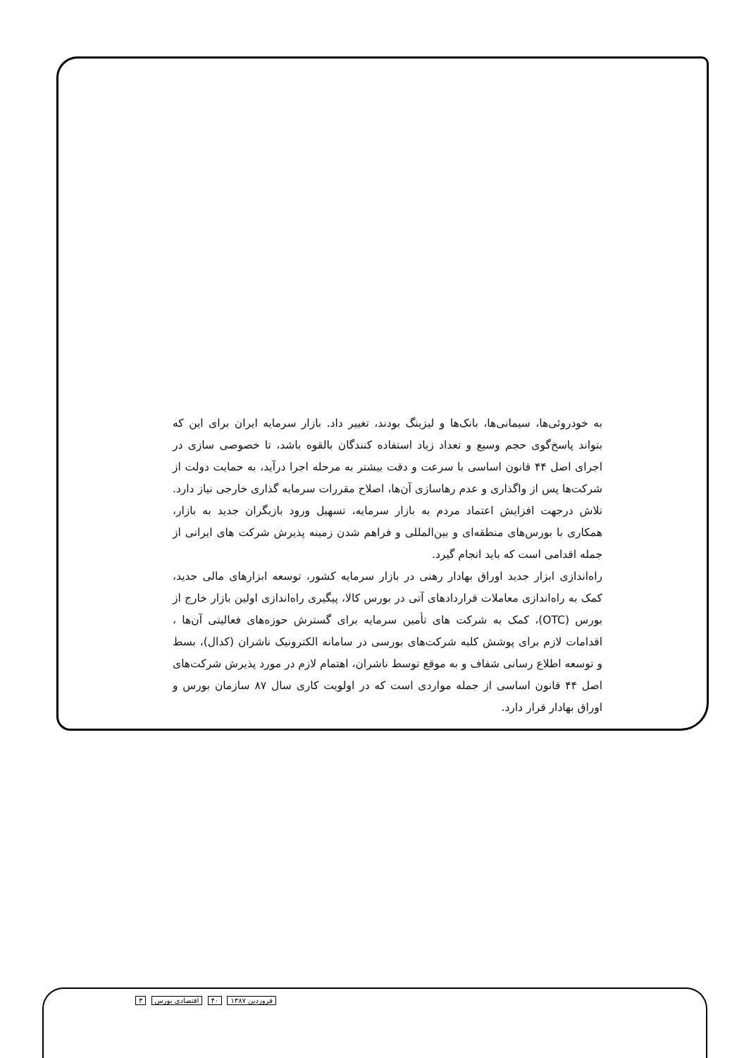به خودروئی‌ها، سیمانی‌ها، بانک‌ها و لیزینگ بودند، تغییر داد. بازار سرمایه ایران برای این که بتواند پاسخ‌گوی حجم وسیع و تعداد زیاد استفاده کنندگان بالقوه باشد، تا خصوصی سازی در اجرای اصل ۴۴ قانون اساسی با سرعت و دقت بیشتر به مرحله اجرا درآید، به حمایت دولت از شرکت‌ها پس از واگذاری و عدم رهاسازی آن‌ها، اصلاح مقررات سرمایه گذاری خارجی نیاز دارد. تلاش درجهت افزایش اعتماد مردم به بازار سرمایه، تسهیل ورود بازیگران جدید به بازار، همکاری با بورس‌های منطقه‌ای و بین‌المللی و فراهم شدن زمینه پذیرش شرکت های ایرانی از جمله اقدامی است که باید انجام گیرد.
راه‌اندازی ابزار جدید اوراق بهادار رهنی در بازار سرمایه کشور، توسعه ابزارهای مالی جدید، کمک به راه‌اندازی معاملات قراردادهای آتی در بورس کالا، پیگیری راه‌اندازی اولین بازار خارج از بورس (OTC)، کمک به شرکت های تأمین سرمایه برای گسترش حوزه‌های فعالیتی آن‌ها ، اقدامات لازم برای پوشش کلیه شرکت‌های بورسی در سامانه الکترونیک ناشران (کدال)، بسط و توسعه اطلاع رسانی شفاف و به موقع توسط ناشران، اهتمام لازم در مورد پذیرش شرکت‌های اصل ۴۴ قانون اساسی از جمله مواردی است که در اولویت کاری سال ۸۷ سازمان بورس و اوراق بهادار قرار دارد.
فروردین ۱۳۸۷ ۴۰ اقتصادی بورس ۳